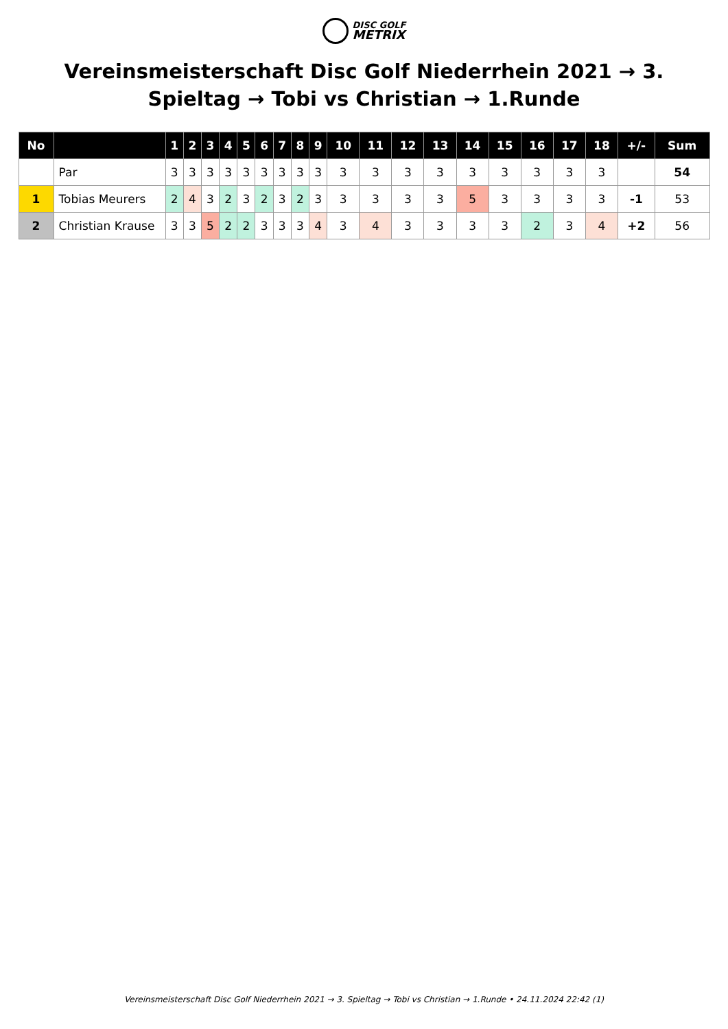DISC GOLF
METRIX
Vereinsmeisterschaft Disc Golf Niederrhein 2021 → 3. Spieltag → Tobi vs Christian → 1.Runde
| No | | 1 | 2 | 3 | 4 | 5 | 6 | 7 | 8 | 9 | 10 | 11 | 12 | 13 | 14 | 15 | 16 | 17 | 18 | +/- | Sum |
| --- | --- | --- | --- | --- | --- | --- | --- | --- | --- | --- | --- | --- | --- | --- | --- | --- | --- | --- | --- | --- | --- |
| | Par | 3 | 3 | 3 | 3 | 3 | 3 | 3 | 3 | 3 | 3 | 3 | 3 | 3 | 3 | 3 | 3 | 3 | 3 | | 54 |
| 1 | Tobias Meurers | 2 | 4 | 3 | 2 | 3 | 2 | 3 | 2 | 3 | 3 | 3 | 3 | 3 | 5 | 3 | 3 | 3 | 3 | -1 | 53 |
| 2 | Christian Krause | 3 | 3 | 5 | 2 | 2 | 3 | 3 | 3 | 4 | 3 | 4 | 3 | 3 | 3 | 3 | 2 | 3 | 4 | +2 | 56 |
Vereinsmeisterschaft Disc Golf Niederrhein 2021 → 3. Spieltag → Tobi vs Christian → 1.Runde • 24.11.2024 22:42 (1)